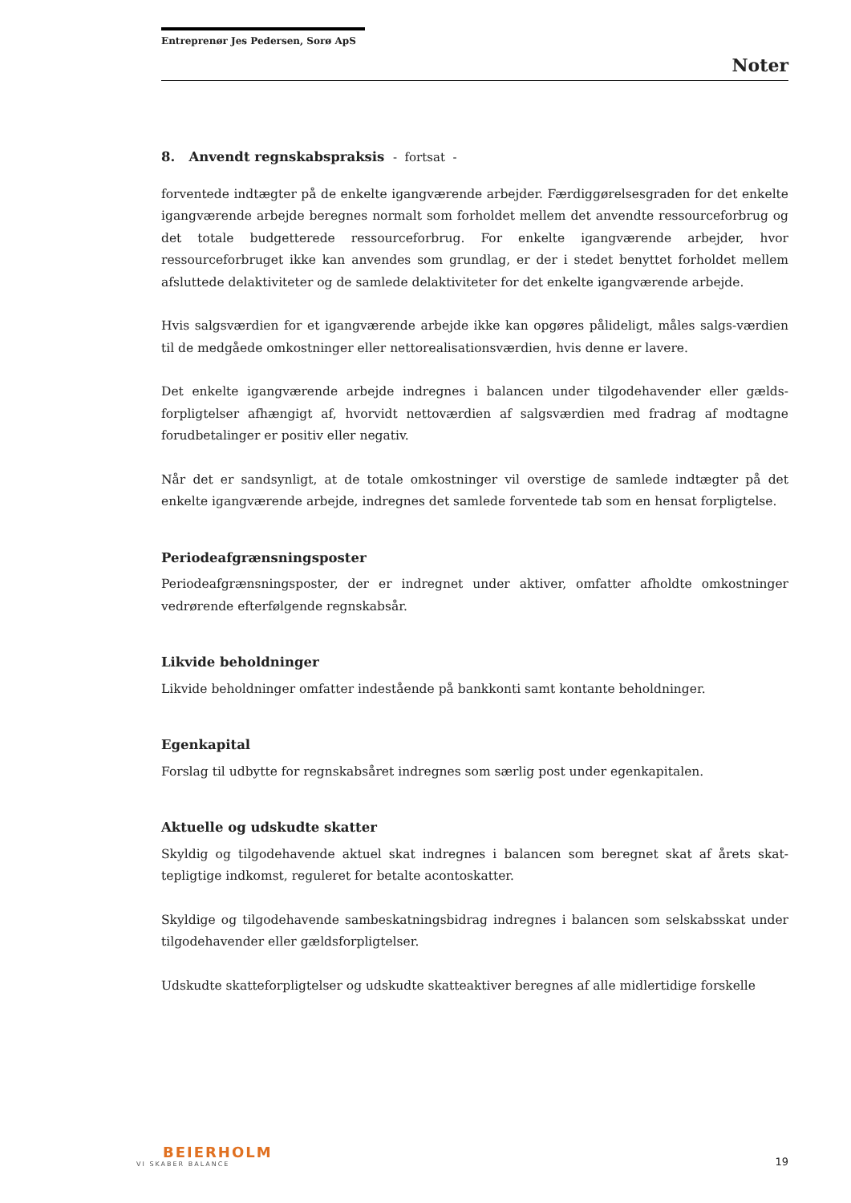Entreprenør Jes Pedersen, Sorø ApS
Noter
8. Anvendt regnskabspraksis - fortsat -
forventede indtægter på de enkelte igangværende arbejder. Færdiggørelsesgraden for det enkelte igangværende arbejde beregnes normalt som forholdet mellem det anvendte ressourceforbrug og det totale budgetterede ressourceforbrug. For enkelte igangværende arbejder, hvor ressourceforbruget ikke kan anvendes som grundlag, er der i stedet benyttet forholdet mellem afsluttede delaktiviteter og de samlede delaktiviteter for det enkelte igangværende arbejde.
Hvis salgsværdien for et igangværende arbejde ikke kan opgøres pålideligt, måles salgs-værdien til de medgåede omkostninger eller nettorealisationsværdien, hvis denne er lavere.
Det enkelte igangværende arbejde indregnes i balancen under tilgodehavender eller gælds-forpligtelser afhængigt af, hvorvidt nettoværdien af salgsværdien med fradrag af modtagne forudbetalinger er positiv eller negativ.
Når det er sandsynligt, at de totale omkostninger vil overstige de samlede indtægter på det enkelte igangværende arbejde, indregnes det samlede forventede tab som en hensat forpligtelse.
Periodeafgrænsningsposter
Periodeafgrænsningsposter, der er indregnet under aktiver, omfatter afholdte omkostninger vedrørende efterfølgende regnskabsår.
Likvide beholdninger
Likvide beholdninger omfatter indestående på bankkonti samt kontante beholdninger.
Egenkapital
Forslag til udbytte for regnskabsåret indregnes som særlig post under egenkapitalen.
Aktuelle og udskudte skatter
Skyldig og tilgodehavende aktuel skat indregnes i balancen som beregnet skat af årets skat-tepligtige indkomst, reguleret for betalte acontoskatter.
Skyldige og tilgodehavende sambeskatningsbidrag indregnes i balancen som selskabsskat under tilgodehavender eller gældsforpligtelser.
Udskudte skatteforpligtelser og udskudte skatteaktiver beregnes af alle midlertidige forskelle
BEIERHOLM
VI SKABER BALANCE
19